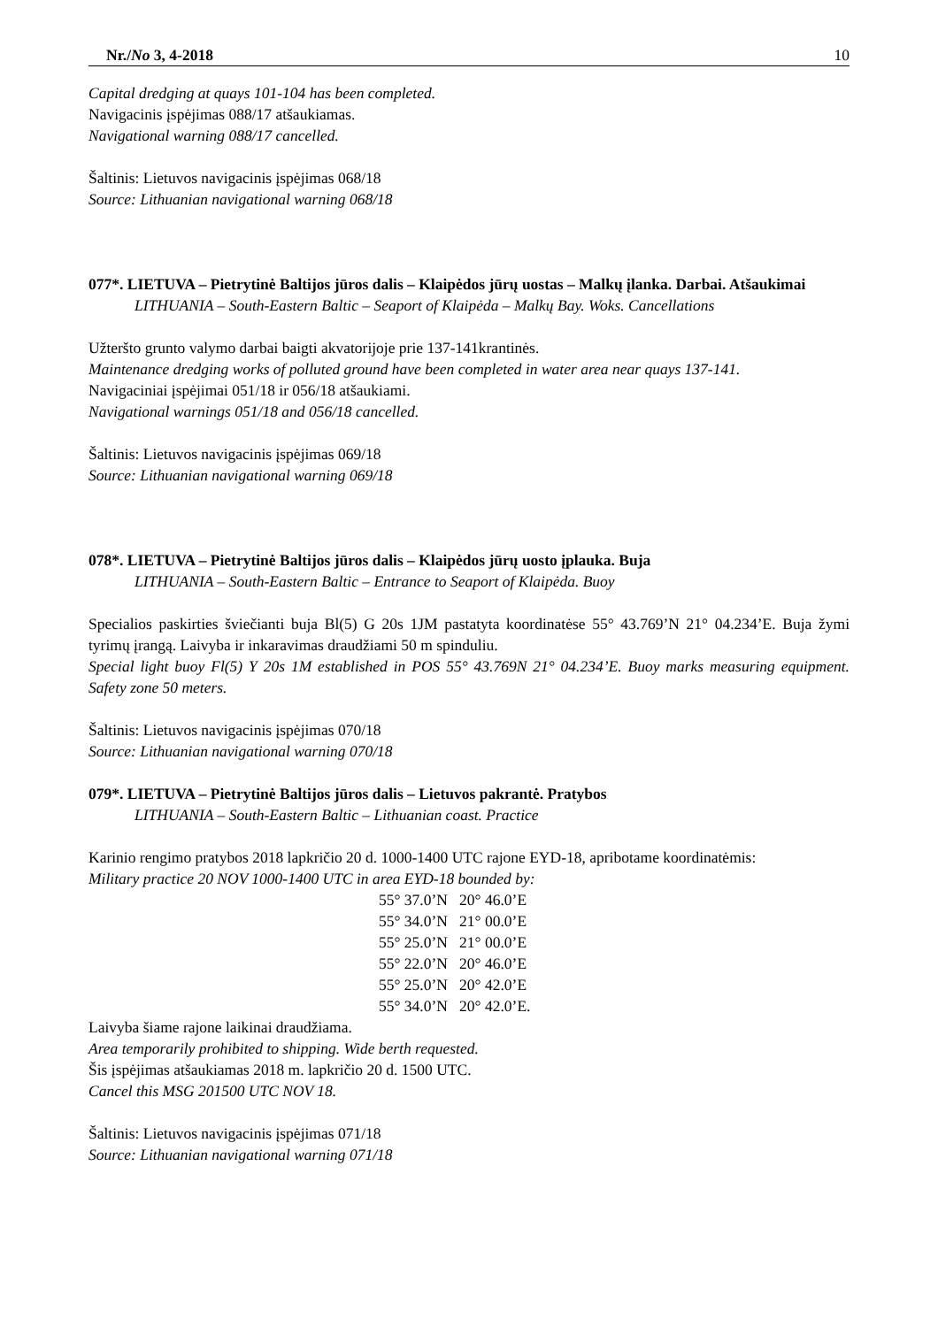Nr./No 3, 4-2018 10
Capital dredging at quays 101-104 has been completed.
Navigacinis įspėjimas 088/17 atšaukiamas.
Navigational warning 088/17 cancelled.
Šaltinis: Lietuvos navigacinis įspėjimas 068/18
Source: Lithuanian navigational warning 068/18
077*. LIETUVA – Pietrytinė Baltijos jūros dalis – Klaipėdos jūrų uostas – Malkų įlanka. Darbai. Atšaukimai
LITHUANIA – South-Eastern Baltic – Seaport of Klaipėda – Malkų Bay. Woks. Cancellations
Užteršto grunto valymo darbai baigti akvatorijoje prie 137-141krantinės.
Maintenance dredging works of polluted ground have been completed in water area near quays 137-141.
Navigaciniai įspėjimai 051/18 ir 056/18 atšaukiami.
Navigational warnings 051/18 and 056/18 cancelled.
Šaltinis: Lietuvos navigacinis įspėjimas 069/18
Source: Lithuanian navigational warning 069/18
078*. LIETUVA – Pietrytinė Baltijos jūros dalis – Klaipėdos jūrų uosto įplauka. Buja
LITHUANIA – South-Eastern Baltic – Entrance to Seaport of Klaipėda. Buoy
Specialios paskirties šviečianti buja Bl(5) G 20s 1JM pastatyta koordinatėse 55° 43.769’N 21° 04.234’E. Buja žymi tyrimų įrangą. Laivyba ir inkaravimas draudžiami 50 m spinduliu.
Special light buoy Fl(5) Y 20s 1M established in POS 55° 43.769N 21° 04.234’E. Buoy marks measuring equipment. Safety zone 50 meters.
Šaltinis: Lietuvos navigacinis įspėjimas 070/18
Source: Lithuanian navigational warning 070/18
079*. LIETUVA – Pietrytinė Baltijos jūros dalis – Lietuvos pakrantė. Pratybos
LITHUANIA – South-Eastern Baltic – Lithuanian coast. Practice
Karinio rengimo pratybos 2018 lapkričio 20 d. 1000-1400 UTC rajone EYD-18, apribotame koordinatėmis:
Military practice 20 NOV 1000-1400 UTC in area EYD-18 bounded by:
55° 37.0’N 20° 46.0’E
55° 34.0’N 21° 00.0’E
55° 25.0’N 21° 00.0’E
55° 22.0’N 20° 46.0’E
55° 25.0’N 20° 42.0’E
55° 34.0’N 20° 42.0’E.
Laivyba šiame rajone laikinai draudžiama.
Area temporarily prohibited to shipping. Wide berth requested.
Šis įspėjimas atšaukiamas 2018 m. lapkričio 20 d. 1500 UTC.
Cancel this MSG 201500 UTC NOV 18.
Šaltinis: Lietuvos navigacinis įspėjimas 071/18
Source: Lithuanian navigational warning 071/18